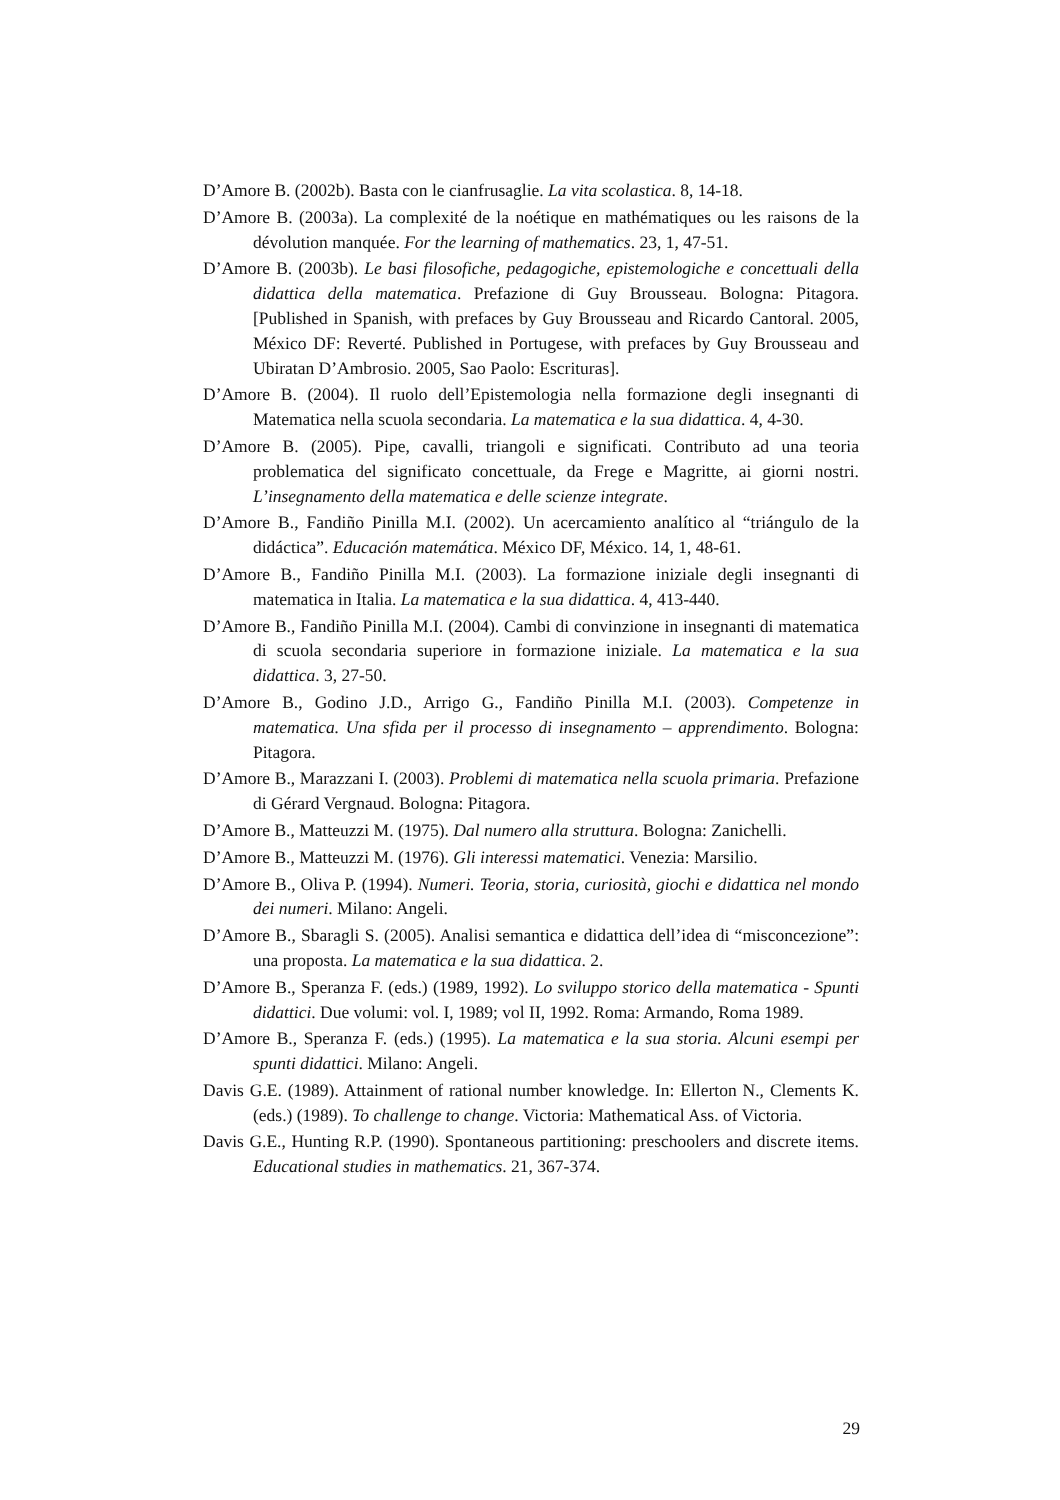D’Amore B. (2002b). Basta con le cianfrusaglie. La vita scolastica. 8, 14-18.
D’Amore B. (2003a). La complexité de la noétique en mathématiques ou les raisons de la dévolution manquée. For the learning of mathematics. 23, 1, 47-51.
D’Amore B. (2003b). Le basi filosofiche, pedagogiche, epistemologiche e concettuali della didattica della matematica. Prefazione di Guy Brousseau. Bologna: Pitagora. [Published in Spanish, with prefaces by Guy Brousseau and Ricardo Cantoral. 2005, México DF: Reverté. Published in Portugese, with prefaces by Guy Brousseau and Ubiratan D’Ambrosio. 2005, Sao Paolo: Escrituras].
D’Amore B. (2004). Il ruolo dell’Epistemologia nella formazione degli insegnanti di Matematica nella scuola secondaria. La matematica e la sua didattica. 4, 4-30.
D’Amore B. (2005). Pipe, cavalli, triangoli e significati. Contributo ad una teoria problematica del significato concettuale, da Frege e Magritte, ai giorni nostri. L’insegnamento della matematica e delle scienze integrate.
D’Amore B., Fandiño Pinilla M.I. (2002). Un acercamiento analítico al “triángulo de la didáctica”. Educación matemática. México DF, México. 14, 1, 48-61.
D’Amore B., Fandiño Pinilla M.I. (2003). La formazione iniziale degli insegnanti di matematica in Italia. La matematica e la sua didattica. 4, 413-440.
D’Amore B., Fandiño Pinilla M.I. (2004). Cambi di convinzione in insegnanti di matematica di scuola secondaria superiore in formazione iniziale. La matematica e la sua didattica. 3, 27-50.
D’Amore B., Godino J.D., Arrigo G., Fandiño Pinilla M.I. (2003). Competenze in matematica. Una sfida per il processo di insegnamento – apprendimento. Bologna: Pitagora.
D’Amore B., Marazzani I. (2003). Problemi di matematica nella scuola primaria. Prefazione di Gérard Vergnaud. Bologna: Pitagora.
D’Amore B., Matteuzzi M. (1975). Dal numero alla struttura. Bologna: Zanichelli.
D’Amore B., Matteuzzi M. (1976). Gli interessi matematici. Venezia: Marsilio.
D’Amore B., Oliva P. (1994). Numeri. Teoria, storia, curiosità, giochi e didattica nel mondo dei numeri. Milano: Angeli.
D’Amore B., Sbaragli S. (2005). Analisi semantica e didattica dell’idea di “misconcezione”: una proposta. La matematica e la sua didattica. 2.
D’Amore B., Speranza F. (eds.) (1989, 1992). Lo sviluppo storico della matematica - Spunti didattici. Due volumi: vol. I, 1989; vol II, 1992. Roma: Armando, Roma 1989.
D’Amore B., Speranza F. (eds.) (1995). La matematica e la sua storia. Alcuni esempi per spunti didattici. Milano: Angeli.
Davis G.E. (1989). Attainment of rational number knowledge. In: Ellerton N., Clements K. (eds.) (1989). To challenge to change. Victoria: Mathematical Ass. of Victoria.
Davis G.E., Hunting R.P. (1990). Spontaneous partitioning: preschoolers and discrete items. Educational studies in mathematics. 21, 367-374.
29